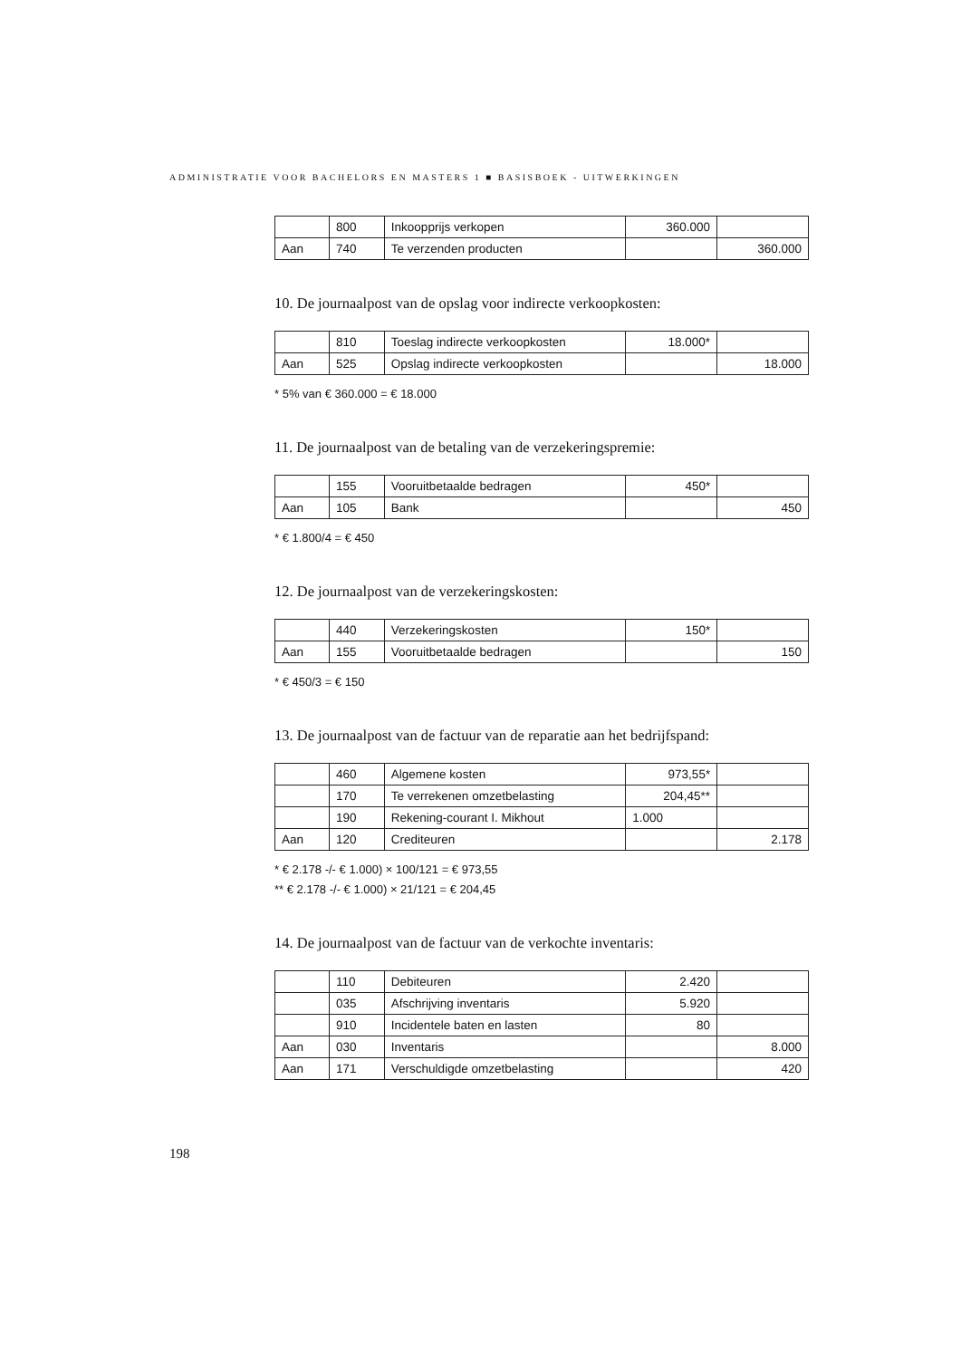ADMINISTRATIE VOOR BACHELORS EN MASTERS 1 ■ BASISBOEK - UITWERKINGEN
| | 800 | Inkoopprijs verkopen | 360.000 | |
| Aan | 740 | Te verzenden producten | | 360.000 |
10. De journaalpost van de opslag voor indirecte verkoopkosten:
| | 810 | Toeslag indirecte verkoopkosten | 18.000* | |
| Aan | 525 | Opslag indirecte verkoopkosten | | 18.000 |
* 5% van € 360.000 = € 18.000
11. De journaalpost van de betaling van de verzekeringspremie:
| | 155 | Vooruitbetaalde bedragen | 450* | |
| Aan | 105 | Bank | | 450 |
* € 1.800/4 = € 450
12. De journaalpost van de verzekeringskosten:
| | 440 | Verzekeringskosten | 150* | |
| Aan | 155 | Vooruitbetaalde bedragen | | 150 |
* € 450/3 = € 150
13. De journaalpost van de factuur van de reparatie aan het bedrijfspand:
| | 460 | Algemene kosten | 973,55* | |
| | 170 | Te verrekenen omzetbelasting | 204,45** | |
| | 190 | Rekening-courant I. Mikhout | 1.000 | |
| Aan | 120 | Crediteuren | | 2.178 |
* € 2.178 -/- € 1.000) × 100/121 = € 973,55
** € 2.178 -/- € 1.000) × 21/121 = € 204,45
14. De journaalpost van de factuur van de verkochte inventaris:
| | 110 | Debiteuren | 2.420 | |
| | 035 | Afschrijving inventaris | 5.920 | |
| | 910 | Incidentele baten en lasten | 80 | |
| Aan | 030 | Inventaris | | 8.000 |
| Aan | 171 | Verschuldigde omzetbelasting | | 420 |
198